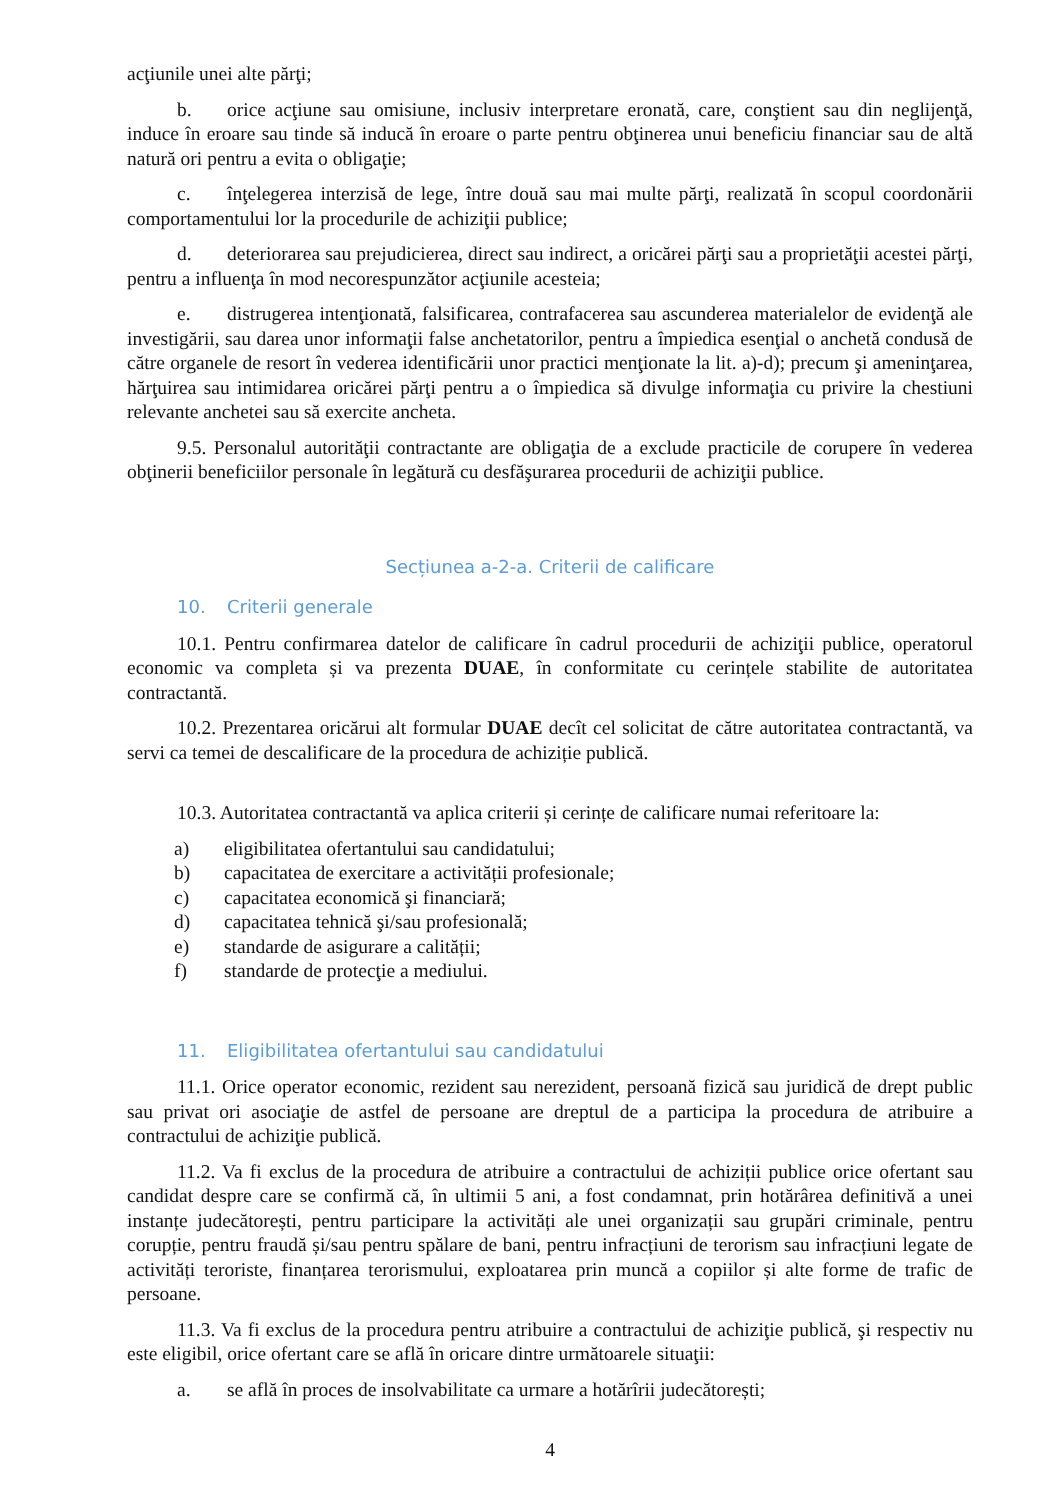acţiunile unei alte părţi;
b. orice acţiune sau omisiune, inclusiv interpretare eronată, care, conştient sau din neglijenţă, induce în eroare sau tinde să inducă în eroare o parte pentru obţinerea unui beneficiu financiar sau de altă natură ori pentru a evita o obligaţie;
c. înţelegerea interzisă de lege, între două sau mai multe părţi, realizată în scopul coordonării comportamentului lor la procedurile de achiziţii publice;
d. deteriorarea sau prejudicierea, direct sau indirect, a oricărei părţi sau a proprietăţii acestei părţi, pentru a influenţa în mod necorespunzător acţiunile acesteia;
e. distrugerea intenţionată, falsificarea, contrafacerea sau ascunderea materialelor de evidenţă ale investigării, sau darea unor informaţii false anchetatorilor, pentru a împiedica esenţial o anchetă condusă de către organele de resort în vederea identificării unor practici menţionate la lit. a)-d); precum şi ameninţarea, hărţuirea sau intimidarea oricărei părţi pentru a o împiedica să divulge informaţia cu privire la chestiuni relevante anchetei sau să exercite ancheta.
9.5. Personalul autorităţii contractante are obligaţia de a exclude practicile de corupere în vederea obţinerii beneficiilor personale în legătură cu desfăşurarea procedurii de achiziţii publice.
Secțiunea a-2-a. Criterii de calificare
10. Criterii generale
10.1. Pentru confirmarea datelor de calificare în cadrul procedurii de achiziţii publice, operatorul economic va completa și va prezenta DUAE, în conformitate cu cerințele stabilite de autoritatea contractantă.
10.2. Prezentarea oricărui alt formular DUAE decît cel solicitat de către autoritatea contractantă, va servi ca temei de descalificare de la procedura de achiziție publică.
10.3. Autoritatea contractantă va aplica criterii și cerințe de calificare numai referitoare la:
a) eligibilitatea ofertantului sau candidatului;
b) capacitatea de exercitare a activității profesionale;
c) capacitatea economică şi financiară;
d) capacitatea tehnică şi/sau profesională;
e) standarde de asigurare a calității;
f) standarde de protecţie a mediului.
11. Eligibilitatea ofertantului sau candidatului
11.1. Orice operator economic, rezident sau nerezident, persoană fizică sau juridică de drept public sau privat ori asociaţie de astfel de persoane are dreptul de a participa la procedura de atribuire a contractului de achiziţie publică.
11.2. Va fi exclus de la procedura de atribuire a contractului de achiziții publice orice ofertant sau candidat despre care se confirmă că, în ultimii 5 ani, a fost condamnat, prin hotărârea definitivă a unei instanțe judecătorești, pentru participare la activități ale unei organizații sau grupări criminale, pentru corupție, pentru fraudă și/sau pentru spălare de bani, pentru infracțiuni de terorism sau infracțiuni legate de activități teroriste, finanțarea terorismului, exploatarea prin muncă a copiilor și alte forme de trafic de persoane.
11.3. Va fi exclus de la procedura pentru atribuire a contractului de achiziţie publică, şi respectiv nu este eligibil, orice ofertant care se află în oricare dintre următoarele situaţii:
a. se află în proces de insolvabilitate ca urmare a hotărîrii judecătorești;
4